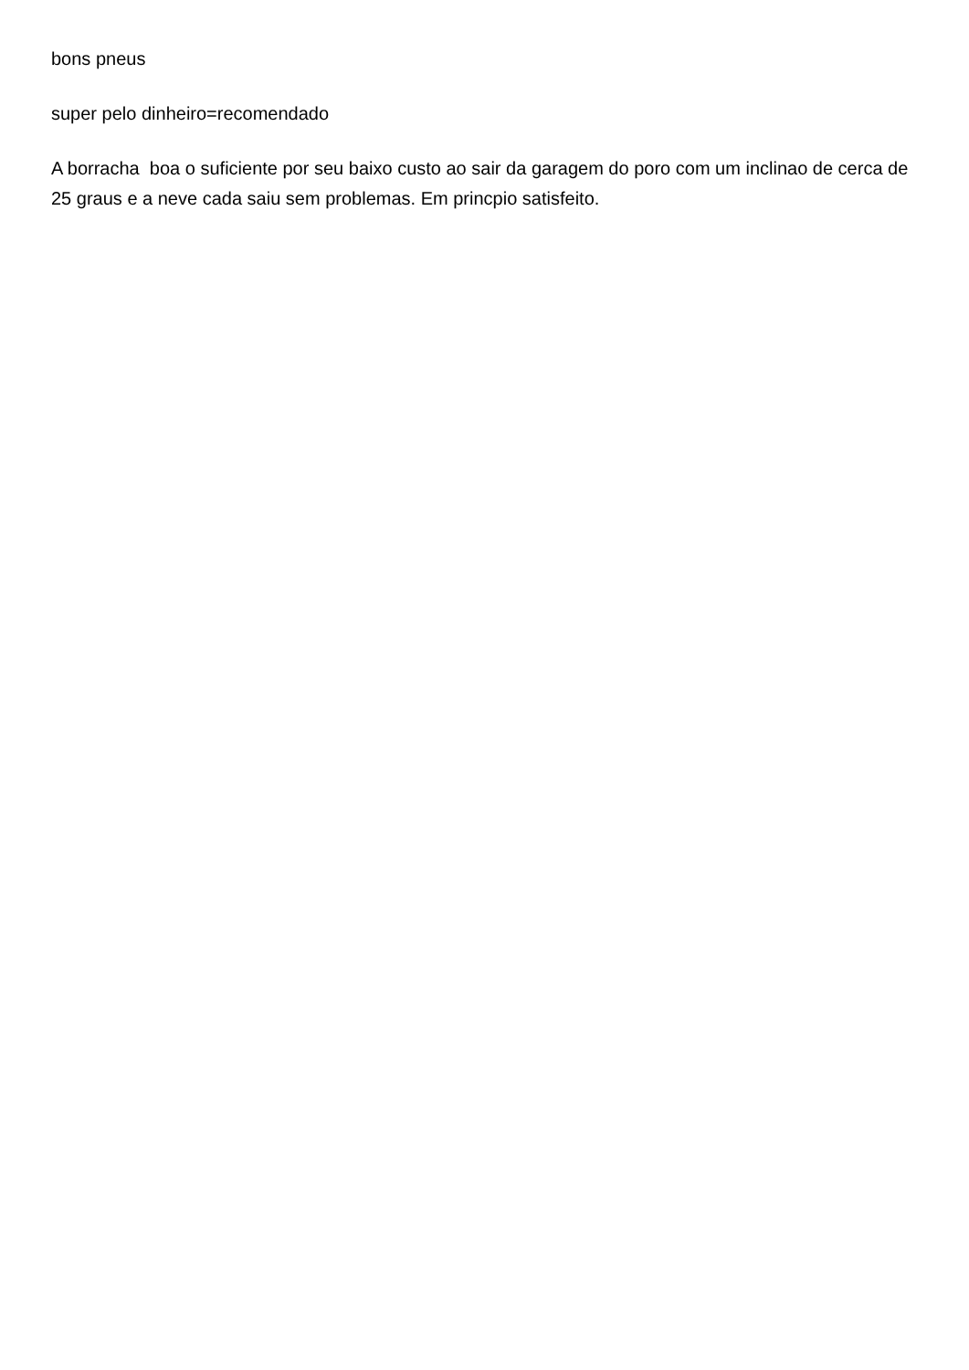bons pneus
super pelo dinheiro=recomendado
A borracha boa o suficiente por seu baixo custo ao sair da garagem do poro com um inclinao de cerca de 25 graus e a neve cada saiu sem problemas. Em princpio satisfeito.